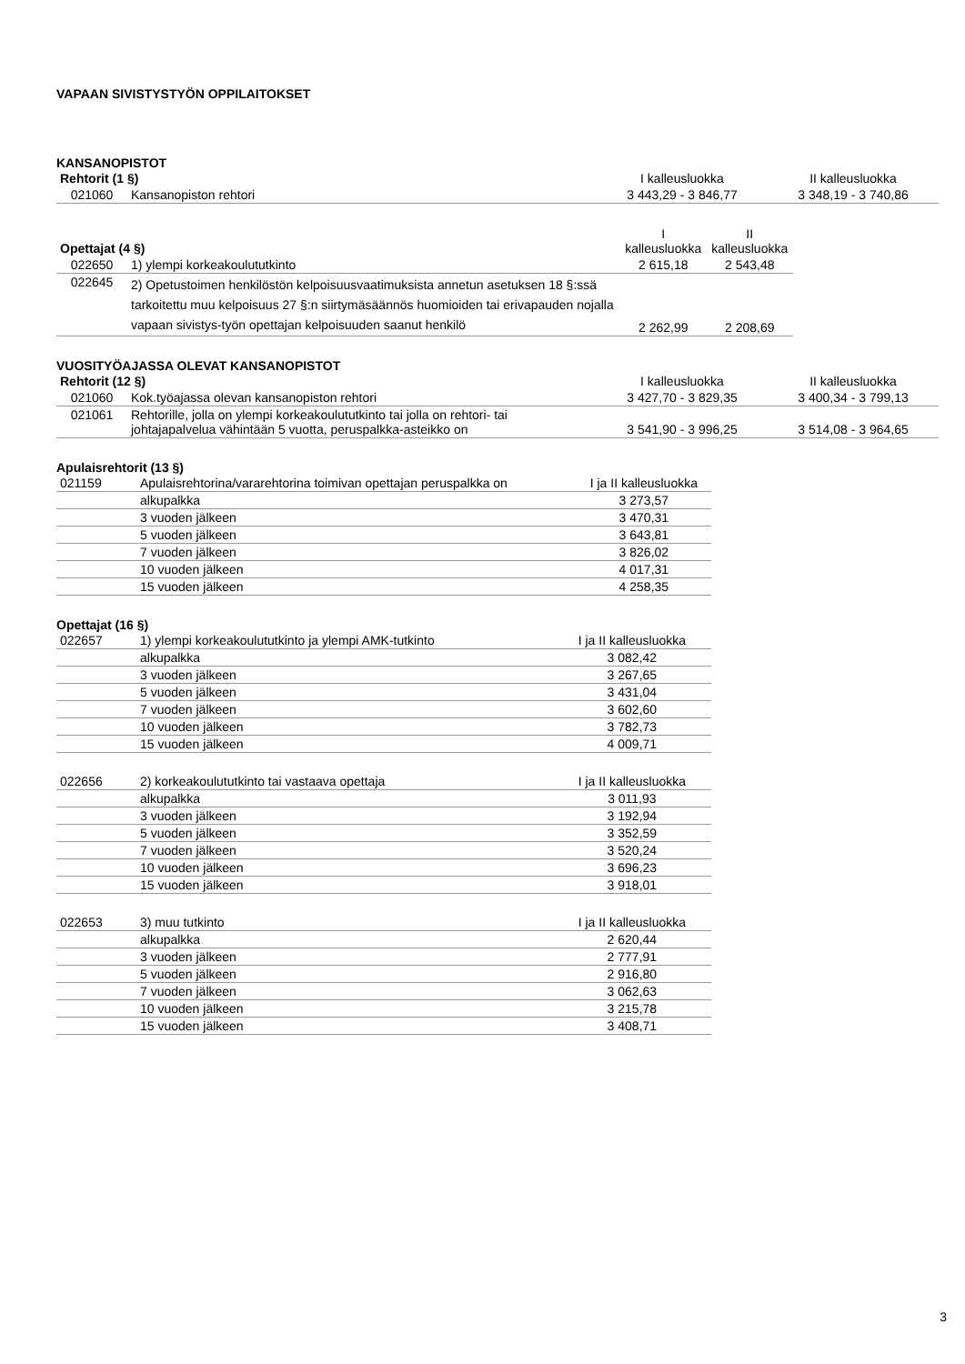VAPAAN SIVISTYSTYÖN OPPILAITOKSET
KANSANOPISTOT
| Rehtorit (1 §) | | I kalleusluokka | II kalleusluokka |
| --- | --- | --- | --- |
| 021060 | Kansanopiston rehtori | 3 443,29 - 3 846,77 | 3 348,19 - 3 740,86 |
| Opettajat (4 §) | | I kalleusluokka | II kalleusluokka |
| --- | --- | --- | --- |
| 022650 | 1) ylempi korkeakoulututkinto | 2 615,18 | 2 543,48 |
| 022645 | 2) Opetustoimen henkilöstön kelpoisuusvaatimuksista annetun asetuksen 18 §:ssä tarkoitettu muu kelpoisuus 27 §:n siirtymäsäännös huomioiden tai erivapauden nojalla vapaan sivistys-työn opettajan kelpoisuuden saanut henkilö | 2 262,99 | 2 208,69 |
VUOSITYÖAJASSA OLEVAT KANSANOPISTOT
| Rehtorit (12 §) | | I kalleusluokka | II kalleusluokka |
| --- | --- | --- | --- |
| 021060 | Kok.työajassa olevan kansanopiston rehtori | 3 427,70 - 3 829,35 | 3 400,34 - 3 799,13 |
| 021061 | Rehtorille, jolla on ylempi korkeakoulututkinto tai jolla on rehtori- tai johtajapalvelua vähintään 5 vuotta, peruspalkka-asteikko on | 3 541,90 - 3 996,25 | 3 514,08 - 3 964,65 |
Apulaisrehtorit (13 §)
| 021159 | Apulaisrehtorina/vararehtorina toimivan opettajan peruspalkka on | I ja II kalleusluokka |
| | alkupalkka | 3 273,57 |
| | 3 vuoden jälkeen | 3 470,31 |
| | 5 vuoden jälkeen | 3 643,81 |
| | 7 vuoden jälkeen | 3 826,02 |
| | 10 vuoden jälkeen | 4 017,31 |
| | 15 vuoden jälkeen | 4 258,35 |
Opettajat (16 §)
| 022657 | 1) ylempi korkeakoulututkinto ja ylempi AMK-tutkinto | I ja II kalleusluokka |
| | alkupalkka | 3 082,42 |
| | 3 vuoden jälkeen | 3 267,65 |
| | 5 vuoden jälkeen | 3 431,04 |
| | 7 vuoden jälkeen | 3 602,60 |
| | 10 vuoden jälkeen | 3 782,73 |
| | 15 vuoden jälkeen | 4 009,71 |
| 022656 | 2) korkeakoulututkinto tai vastaava opettaja | I ja II kalleusluokka |
| | alkupalkka | 3 011,93 |
| | 3 vuoden jälkeen | 3 192,94 |
| | 5 vuoden jälkeen | 3 352,59 |
| | 7 vuoden jälkeen | 3 520,24 |
| | 10 vuoden jälkeen | 3 696,23 |
| | 15 vuoden jälkeen | 3 918,01 |
| 022653 | 3) muu tutkinto | I ja II kalleusluokka |
| | alkupalkka | 2 620,44 |
| | 3 vuoden jälkeen | 2 777,91 |
| | 5 vuoden jälkeen | 2 916,80 |
| | 7 vuoden jälkeen | 3 062,63 |
| | 10 vuoden jälkeen | 3 215,78 |
| | 15 vuoden jälkeen | 3 408,71 |
3